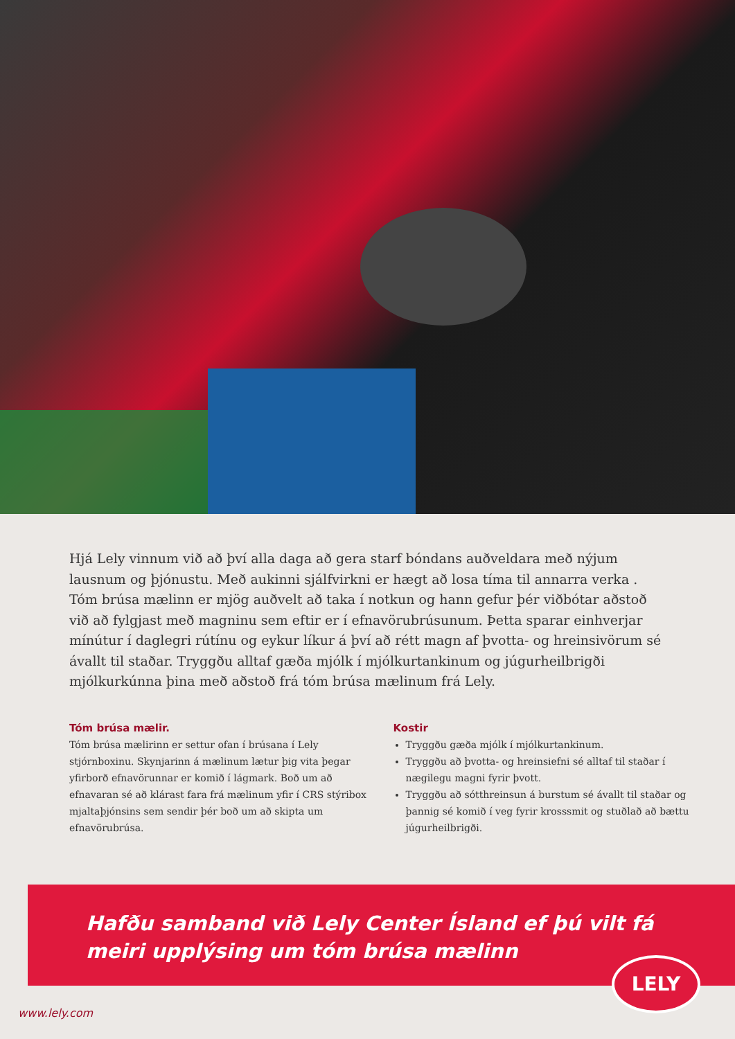Hjá Lely vinnum við að því alla daga að gera starf bóndans auðveldara með nýjum lausnum og þjónustu. Með aukinni sjálfvirkni er hægt að losa tíma til annarra verka . Tóm brúsa mælinn er mjög auðvelt að taka í notkun og hann gefur þér viðbótar aðstoð við að fylgjast með magninu sem eftir er í efnavörubrúsunum. Þetta sparar einhverjar mínútur í daglegri rútínu og eykur líkur á því að rétt magn af þvotta- og hreinsivörum sé ávallt til staðar. Tryggðu alltaf gæða mjólk í mjólkurtankinum og júgurheilbrigði mjólkurkúnna þina með aðstoð frá tóm brúsa mælinum frá Lely.
Tóm brúsa mælir.
Tóm brúsa mælirinn er settur ofan í brúsana í Lely stjórnboxinu. Skynjarinn á mælinum lætur þig vita þegar yfirborð efnavörunnar er komið í lágmark. Boð um að efnavaran sé að klárast fara frá mælinum yfir í CRS stýribox mjaltaþjónsins sem sendir þér boð um að skipta um efnavörubrúsa.
Kostir
Tryggðu gæða mjólk í mjólkurtankinum.
Tryggðu að þvotta- og hreinsiefni sé alltaf til staðar í nægilegu magni fyrir þvott.
Tryggðu að sótthreinsun á burstum sé ávallt til staðar og þannig sé komið í veg fyrir krosssmit og stuðlað að bættu júgurheilbrigði.
Hafðu samband við Lely Center Ísland ef þú vilt fá
meiri upplýsing um tóm brúsa mælinn
LELY
www.lely.com